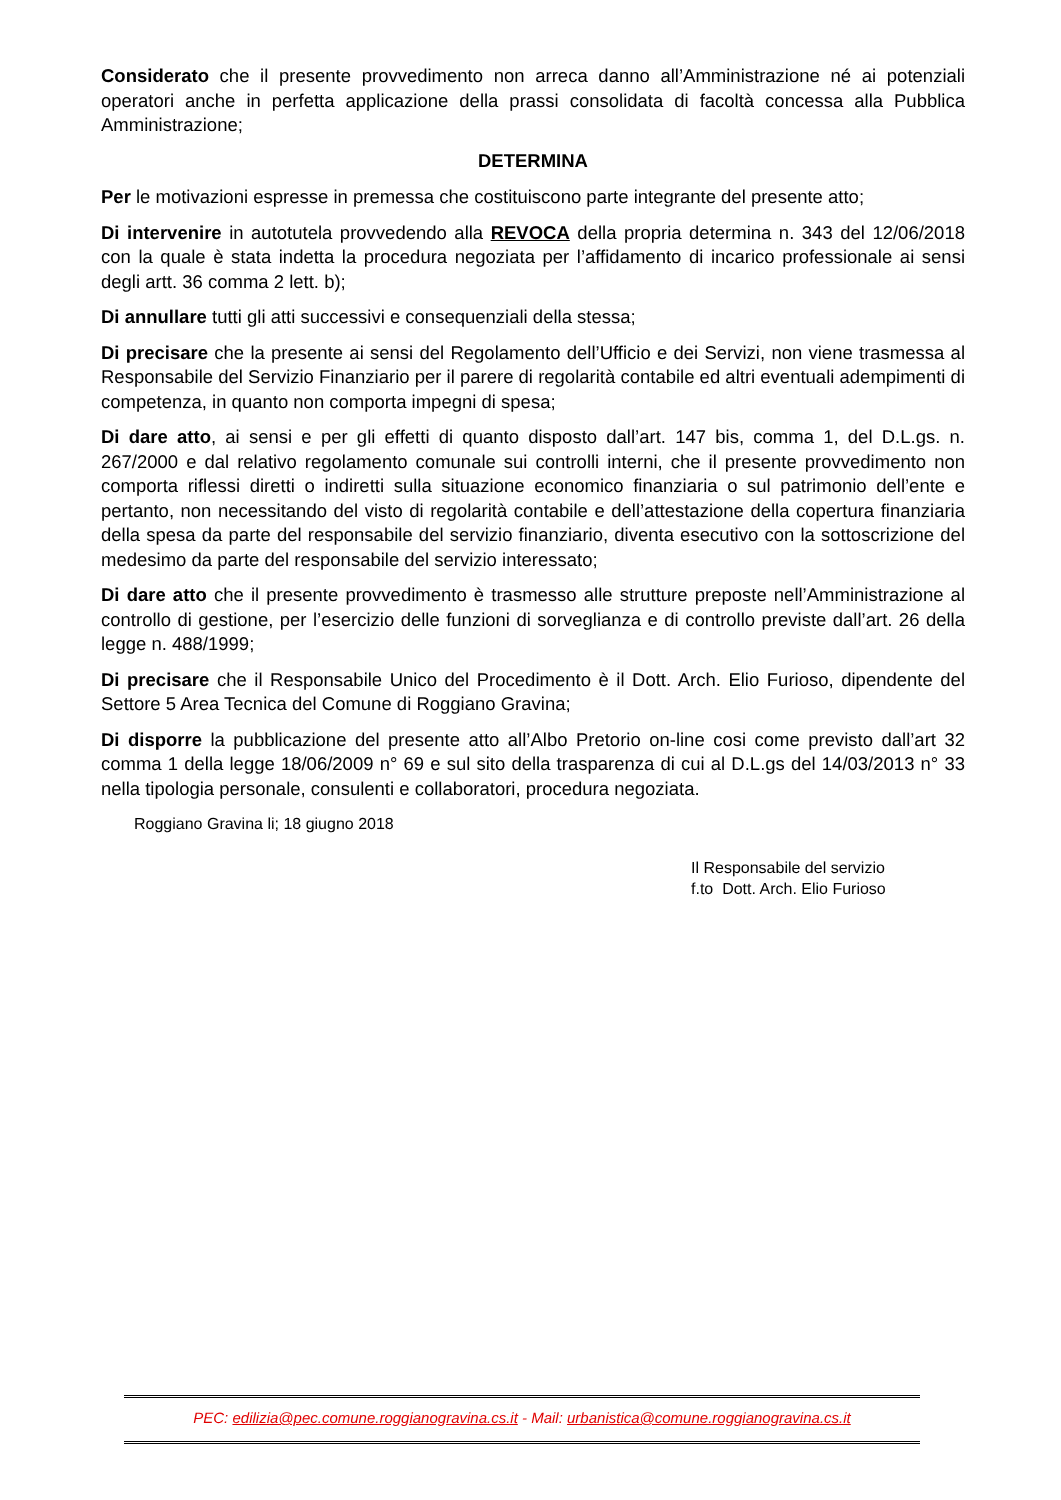Considerato che il presente provvedimento non arreca danno all’Amministrazione né ai potenziali operatori anche in perfetta applicazione della prassi consolidata di facoltà concessa alla Pubblica Amministrazione;
DETERMINA
Per le motivazioni espresse in premessa che costituiscono parte integrante del presente atto;
Di intervenire in autotutela provvedendo alla REVOCA della propria determina n. 343 del 12/06/2018 con la quale è stata indetta la procedura negoziata per l’affidamento di incarico professionale ai sensi degli artt. 36 comma 2 lett. b);
Di annullare tutti gli atti successivi e consequenziali della stessa;
Di precisare che la presente ai sensi del Regolamento dell’Ufficio e dei Servizi, non viene trasmessa al Responsabile del Servizio Finanziario per il parere di regolarità contabile ed altri eventuali adempimenti di competenza, in quanto non comporta impegni di spesa;
Di dare atto, ai sensi e per gli effetti di quanto disposto dall’art. 147 bis, comma 1, del D.L.gs. n. 267/2000 e dal relativo regolamento comunale sui controlli interni, che il presente provvedimento non comporta riflessi diretti o indiretti sulla situazione economico finanziaria o sul patrimonio dell’ente e pertanto, non necessitando del visto di regolarità contabile e dell’attestazione della copertura finanziaria della spesa da parte del responsabile del servizio finanziario, diventa esecutivo con la sottoscrizione del medesimo da parte del responsabile del servizio interessato;
Di dare atto che il presente provvedimento è trasmesso alle strutture preposte nell’Amministrazione al controllo di gestione, per l’esercizio delle funzioni di sorveglianza e di controllo previste dall’art. 26 della legge n. 488/1999;
Di precisare che il Responsabile Unico del Procedimento è il Dott. Arch. Elio Furioso, dipendente del Settore 5 Area Tecnica del Comune di Roggiano Gravina;
Di disporre la pubblicazione del presente atto all’Albo Pretorio on-line cosi come previsto dall’art 32 comma 1 della legge 18/06/2009 n° 69 e sul sito della trasparenza di cui al D.L.gs del 14/03/2013 n° 33 nella tipologia personale, consulenti e collaboratori, procedura negoziata.
Roggiano Gravina li; 18 giugno 2018
Il Responsabile del servizio
f.to Dott. Arch. Elio Furioso
PEC: edilizia@pec.comune.roggianogravina.cs.it - Mail: urbanistica@comune.roggianogravina.cs.it